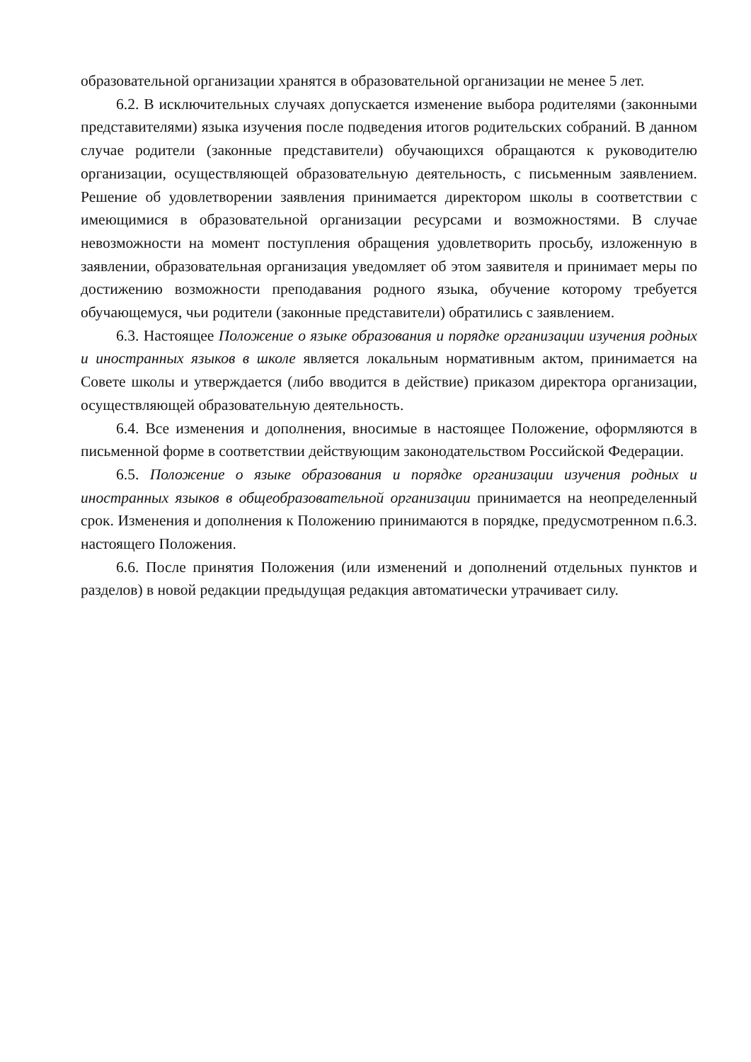образовательной организации хранятся в образовательной организации не менее 5 лет.
6.2. В исключительных случаях допускается изменение выбора родителями (законными представителями) языка изучения после подведения итогов родительских собраний. В данном случае родители (законные представители) обучающихся обращаются к руководителю организации, осуществляющей образовательную деятельность, с письменным заявлением. Решение об удовлетворении заявления принимается директором школы в соответствии с имеющимися в образовательной организации ресурсами и возможностями. В случае невозможности на момент поступления обращения удовлетворить просьбу, изложенную в заявлении, образовательная организация уведомляет об этом заявителя и принимает меры по достижению возможности преподавания родного языка, обучение которому требуется обучающемуся, чьи родители (законные представители) обратились с заявлением.
6.3. Настоящее Положение о языке образования и порядке организации изучения родных и иностранных языков в школе является локальным нормативным актом, принимается на Совете школы и утверждается (либо вводится в действие) приказом директора организации, осуществляющей образовательную деятельность.
6.4. Все изменения и дополнения, вносимые в настоящее Положение, оформляются в письменной форме в соответствии действующим законодательством Российской Федерации.
6.5. Положение о языке образования и порядке организации изучения родных и иностранных языков в общеобразовательной организации принимается на неопределенный срок. Изменения и дополнения к Положению принимаются в порядке, предусмотренном п.6.3. настоящего Положения.
6.6. После принятия Положения (или изменений и дополнений отдельных пунктов и разделов) в новой редакции предыдущая редакция автоматически утрачивает силу.